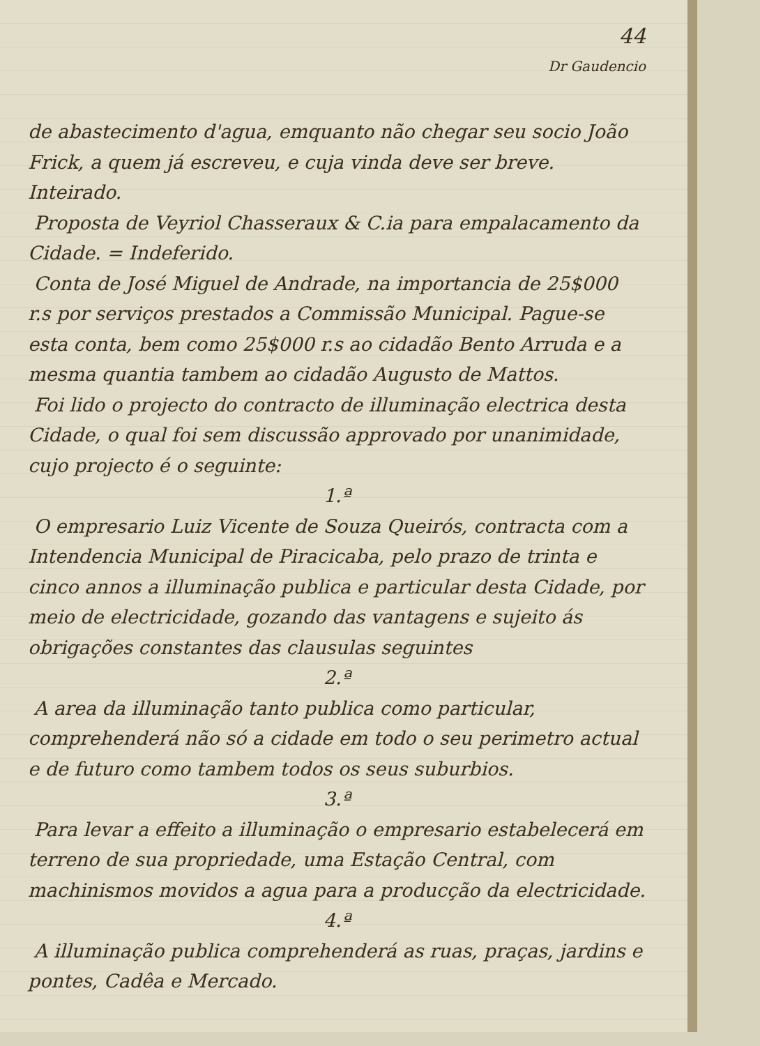44
Dr Gaudencio
de abastecimento d'agua, emquanto não chegar seu socio João Frick, a quem já escreveu, e cuja vinda deve ser breve. Inteirado.
Proposta de Veyriol Chasseraux & C.ia para empalacamento da Cidade. = Indeferido.
Conta de José Miguel de Andrade, na importancia de 25$000 r.s por serviços prestados a Commissão Municipal. Pague-se esta conta, bem como 25$000 r.s ao cidadão Bento Arruda e a mesma quantia tambem ao cidadão Augusto de Mattos.
Foi lido o projecto do contracto de illuminação electrica desta Cidade, o qual foi sem discussão approvado por unanimidade, cujo projecto é o seguinte:
1.ª
O empresario Luiz Vicente de Souza Queirós, contracta com a Intendencia Municipal de Piracicaba, pelo prazo de trinta e cinco annos a illuminação publica e particular desta Cidade, por meio de electricidade, gozando das vantagens e sujeito ás obrigações constantes das clausulas seguintes
2.ª
A area da illuminação tanto publica como particular, comprehenderá não só a cidade em todo o seu perimetro actual e de futuro como tambem todos os seus suburbios.
3.ª
Para levar a effeito a illuminação o empresario estabelecerá em terreno de sua propriedade, uma Estação Central, com machinismos movidos a agua para a producção da electricidade.
4.ª
A illuminação publica comprehenderá as ruas, praças, jardins e pontes, Cadêa e Mercado.